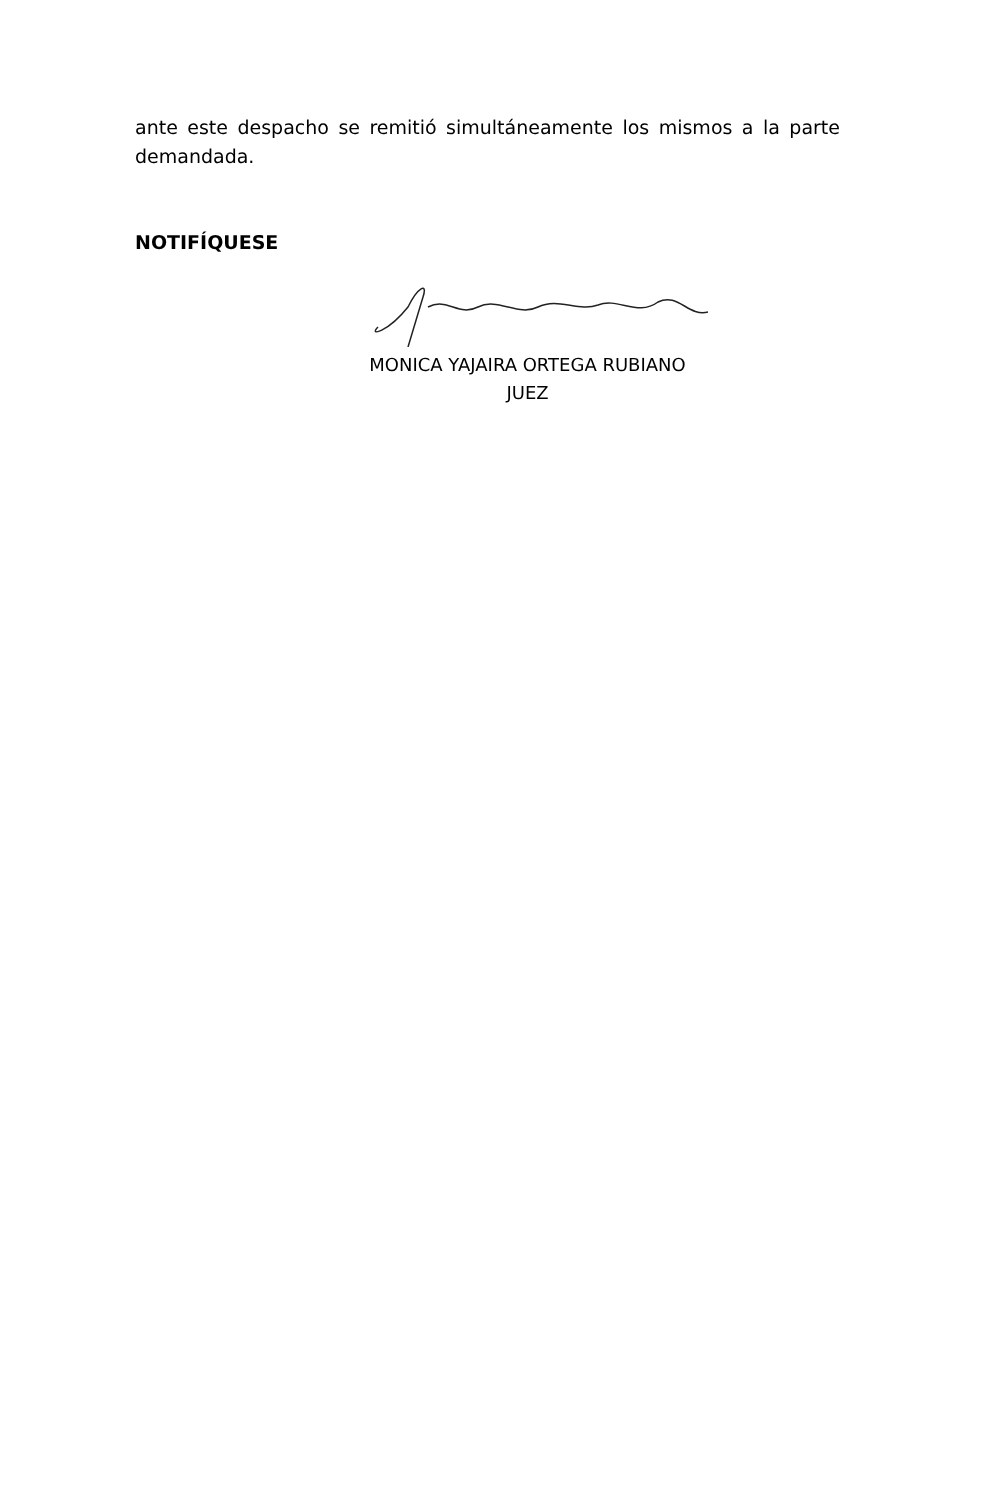ante este despacho se remitió simultáneamente los mismos a la parte demandada.
NOTIFÍQUESE
MONICA YAJAIRA ORTEGA RUBIANO
JUEZ